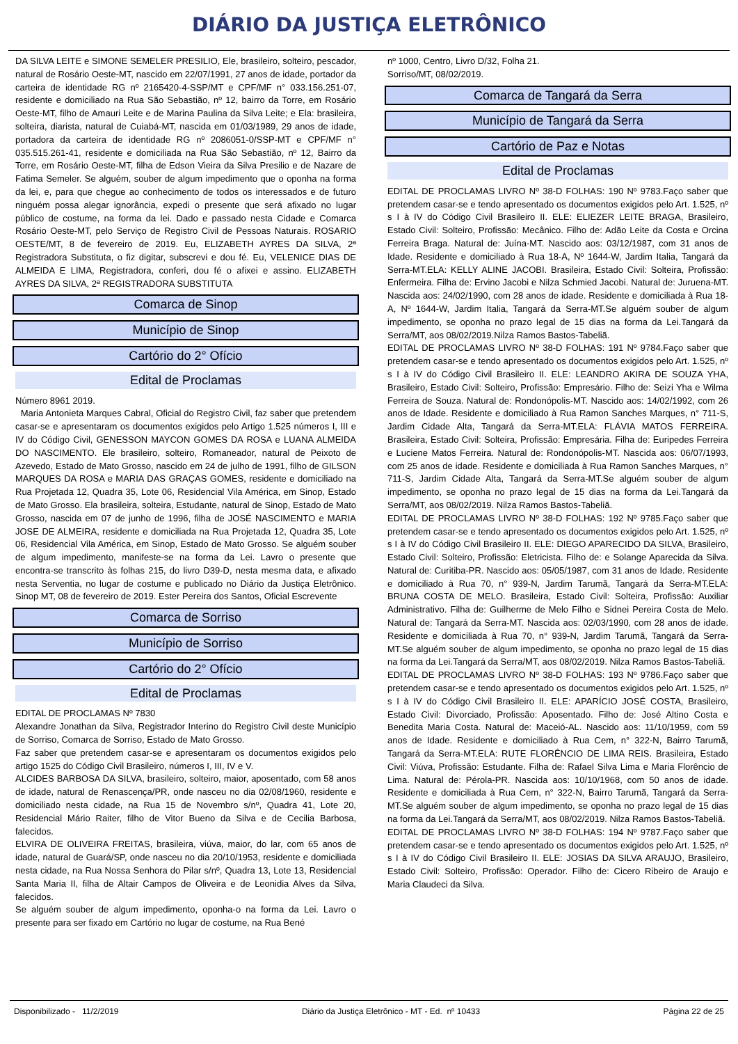DIÁRIO DA JUSTIÇA ELETRÔNICO
DA SILVA LEITE e SIMONE SEMELER PRESILIO, Ele, brasileiro, solteiro, pescador, natural de Rosário Oeste-MT, nascido em 22/07/1991, 27 anos de idade, portador da carteira de identidade RG nº 2165420-4-SSP/MT e CPF/MF n° 033.156.251-07, residente e domiciliado na Rua São Sebastião, nº 12, bairro da Torre, em Rosário Oeste-MT, filho de Amauri Leite e de Marina Paulina da Silva Leite; e Ela: brasileira, solteira, diarista, natural de Cuiabá-MT, nascida em 01/03/1989, 29 anos de idade, portadora da carteira de identidade RG nº 2086051-0/SSP-MT e CPF/MF n° 035.515.261-41, residente e domiciliada na Rua São Sebastião, nº 12, Bairro da Torre, em Rosário Oeste-MT, filha de Edson Vieira da Silva Presilio e de Nazare de Fatima Semeler. Se alguém, souber de algum impedimento que o oponha na forma da lei, e, para que chegue ao conhecimento de todos os interessados e de futuro ninguém possa alegar ignorância, expedi o presente que será afixado no lugar público de costume, na forma da lei. Dado e passado nesta Cidade e Comarca Rosário Oeste-MT, pelo Serviço de Registro Civil de Pessoas Naturais. ROSARIO OESTE/MT, 8 de fevereiro de 2019. Eu, ELIZABETH AYRES DA SILVA, 2ª Registradora Substituta, o fiz digitar, subscrevi e dou fé. Eu, VELENICE DIAS DE ALMEIDA E LIMA, Registradora, conferi, dou fé o afixei e assino. ELIZABETH AYRES DA SILVA, 2ª REGISTRADORA SUBSTITUTA
Comarca de Sinop
Município de Sinop
Cartório do 2° Ofício
Edital de Proclamas
Número 8961 2019.
Maria Antonieta Marques Cabral, Oficial do Registro Civil, faz saber que pretendem casar-se e apresentaram os documentos exigidos pelo Artigo 1.525 números I, III e IV do Código Civil, GENESSON MAYCON GOMES DA ROSA e LUANA ALMEIDA DO NASCIMENTO. Ele brasileiro, solteiro, Romaneador, natural de Peixoto de Azevedo, Estado de Mato Grosso, nascido em 24 de julho de 1991, filho de GILSON MARQUES DA ROSA e MARIA DAS GRAÇAS GOMES, residente e domiciliado na Rua Projetada 12, Quadra 35, Lote 06, Residencial Vila América, em Sinop, Estado de Mato Grosso. Ela brasileira, solteira, Estudante, natural de Sinop, Estado de Mato Grosso, nascida em 07 de junho de 1996, filha de JOSÉ NASCIMENTO e MARIA JOSE DE ALMEIRA, residente e domiciliada na Rua Projetada 12, Quadra 35, Lote 06, Residencial Vila América, em Sinop, Estado de Mato Grosso. Se alguém souber de algum impedimento, manifeste-se na forma da Lei. Lavro o presente que encontra-se transcrito às folhas 215, do livro D39-D, nesta mesma data, e afixado nesta Serventia, no lugar de costume e publicado no Diário da Justiça Eletrônico. Sinop MT, 08 de fevereiro de 2019. Ester Pereira dos Santos, Oficial Escrevente
Comarca de Sorriso
Município de Sorriso
Cartório do 2° Ofício
Edital de Proclamas
EDITAL DE PROCLAMAS Nº 7830
Alexandre Jonathan da Silva, Registrador Interino do Registro Civil deste Município de Sorriso, Comarca de Sorriso, Estado de Mato Grosso.
Faz saber que pretendem casar-se e apresentaram os documentos exigidos pelo artigo 1525 do Código Civil Brasileiro, números I, III, IV e V.
ALCIDES BARBOSA DA SILVA, brasileiro, solteiro, maior, aposentado, com 58 anos de idade, natural de Renascença/PR, onde nasceu no dia 02/08/1960, residente e domiciliado nesta cidade, na Rua 15 de Novembro s/nº, Quadra 41, Lote 20, Residencial Mário Raiter, filho de Vitor Bueno da Silva e de Cecilia Barbosa, falecidos.
ELVIRA DE OLIVEIRA FREITAS, brasileira, viúva, maior, do lar, com 65 anos de idade, natural de Guará/SP, onde nasceu no dia 20/10/1953, residente e domiciliada nesta cidade, na Rua Nossa Senhora do Pilar s/nº, Quadra 13, Lote 13, Residencial Santa Maria II, filha de Altair Campos de Oliveira e de Leonidia Alves da Silva, falecidos.
Se alguém souber de algum impedimento, oponha-o na forma da Lei. Lavro o presente para ser fixado em Cartório no lugar de costume, na Rua Bené
nº 1000, Centro, Livro D/32, Folha 21.
Sorriso/MT, 08/02/2019.
Comarca de Tangará da Serra
Município de Tangará da Serra
Cartório de Paz e Notas
Edital de Proclamas
EDITAL DE PROCLAMAS LIVRO Nº 38-D FOLHAS: 190 Nº 9783.Faço saber que pretendem casar-se e tendo apresentado os documentos exigidos pelo Art. 1.525, nº s I à IV do Código Civil Brasileiro II. ELE: ELIEZER LEITE BRAGA, Brasileiro, Estado Civil: Solteiro, Profissão: Mecânico. Filho de: Adão Leite da Costa e Orcina Ferreira Braga. Natural de: Juína-MT. Nascido aos: 03/12/1987, com 31 anos de Idade. Residente e domiciliado à Rua 18-A, Nº 1644-W, Jardim Italia, Tangará da Serra-MT.ELA: KELLY ALINE JACOBI. Brasileira, Estado Civil: Solteira, Profissão: Enfermeira. Filha de: Ervino Jacobi e Nilza Schmied Jacobi. Natural de: Juruena-MT. Nascida aos: 24/02/1990, com 28 anos de idade. Residente e domiciliada à Rua 18-A, Nº 1644-W, Jardim Italia, Tangará da Serra-MT.Se alguém souber de algum impedimento, se oponha no prazo legal de 15 dias na forma da Lei.Tangará da Serra/MT, aos 08/02/2019.Nilza Ramos Bastos-Tabeliã.
EDITAL DE PROCLAMAS LIVRO Nº 38-D FOLHAS: 191 Nº 9784.Faço saber que pretendem casar-se e tendo apresentado os documentos exigidos pelo Art. 1.525, nº s I à IV do Código Civil Brasileiro II. ELE: LEANDRO AKIRA DE SOUZA YHA, Brasileiro, Estado Civil: Solteiro, Profissão: Empresário. Filho de: Seizi Yha e Wilma Ferreira de Souza. Natural de: Rondonópolis-MT. Nascido aos: 14/02/1992, com 26 anos de Idade. Residente e domiciliado à Rua Ramon Sanches Marques, n° 711-S, Jardim Cidade Alta, Tangará da Serra-MT.ELA: FLÁVIA MATOS FERREIRA. Brasileira, Estado Civil: Solteira, Profissão: Empresária. Filha de: Euripedes Ferreira e Luciene Matos Ferreira. Natural de: Rondonópolis-MT. Nascida aos: 06/07/1993, com 25 anos de idade. Residente e domiciliada à Rua Ramon Sanches Marques, n° 711-S, Jardim Cidade Alta, Tangará da Serra-MT.Se alguém souber de algum impedimento, se oponha no prazo legal de 15 dias na forma da Lei.Tangará da Serra/MT, aos 08/02/2019. Nilza Ramos Bastos-Tabeliã.
EDITAL DE PROCLAMAS LIVRO Nº 38-D FOLHAS: 192 Nº 9785.Faço saber que pretendem casar-se e tendo apresentado os documentos exigidos pelo Art. 1.525, nº s I à IV do Código Civil Brasileiro II. ELE: DIEGO APARECIDO DA SILVA, Brasileiro, Estado Civil: Solteiro, Profissão: Eletricista. Filho de: e Solange Aparecida da Silva. Natural de: Curitiba-PR. Nascido aos: 05/05/1987, com 31 anos de Idade. Residente e domiciliado à Rua 70, n° 939-N, Jardim Tarumã, Tangará da Serra-MT.ELA: BRUNA COSTA DE MELO. Brasileira, Estado Civil: Solteira, Profissão: Auxiliar Administrativo. Filha de: Guilherme de Melo Filho e Sidnei Pereira Costa de Melo. Natural de: Tangará da Serra-MT. Nascida aos: 02/03/1990, com 28 anos de idade. Residente e domiciliada à Rua 70, n° 939-N, Jardim Tarumã, Tangará da Serra-MT.Se alguém souber de algum impedimento, se oponha no prazo legal de 15 dias na forma da Lei.Tangará da Serra/MT, aos 08/02/2019. Nilza Ramos Bastos-Tabeliã.
EDITAL DE PROCLAMAS LIVRO Nº 38-D FOLHAS: 193 Nº 9786.Faço saber que pretendem casar-se e tendo apresentado os documentos exigidos pelo Art. 1.525, nº s I à IV do Código Civil Brasileiro II. ELE: APARÍCIO JOSÉ COSTA, Brasileiro, Estado Civil: Divorciado, Profissão: Aposentado. Filho de: José Altino Costa e Benedita Maria Costa. Natural de: Maceió-AL. Nascido aos: 11/10/1959, com 59 anos de Idade. Residente e domiciliado à Rua Cem, n° 322-N, Bairro Tarumã, Tangará da Serra-MT.ELA: RUTE FLORÊNCIO DE LIMA REIS. Brasileira, Estado Civil: Viúva, Profissão: Estudante. Filha de: Rafael Silva Lima e Maria Florêncio de Lima. Natural de: Pérola-PR. Nascida aos: 10/10/1968, com 50 anos de idade. Residente e domiciliada à Rua Cem, n° 322-N, Bairro Tarumã, Tangará da Serra-MT.Se alguém souber de algum impedimento, se oponha no prazo legal de 15 dias na forma da Lei.Tangará da Serra/MT, aos 08/02/2019. Nilza Ramos Bastos-Tabeliã.
EDITAL DE PROCLAMAS LIVRO Nº 38-D FOLHAS: 194 Nº 9787.Faço saber que pretendem casar-se e tendo apresentado os documentos exigidos pelo Art. 1.525, nº s I à IV do Código Civil Brasileiro II. ELE: JOSIAS DA SILVA ARAUJO, Brasileiro, Estado Civil: Solteiro, Profissão: Operador. Filho de: Cicero Ribeiro de Araujo e Maria Claudeci da Silva.
Disponibilizado - 11/2/2019 Diário da Justiça Eletrônico - MT - Ed. nº 10433 Página 22 de 25